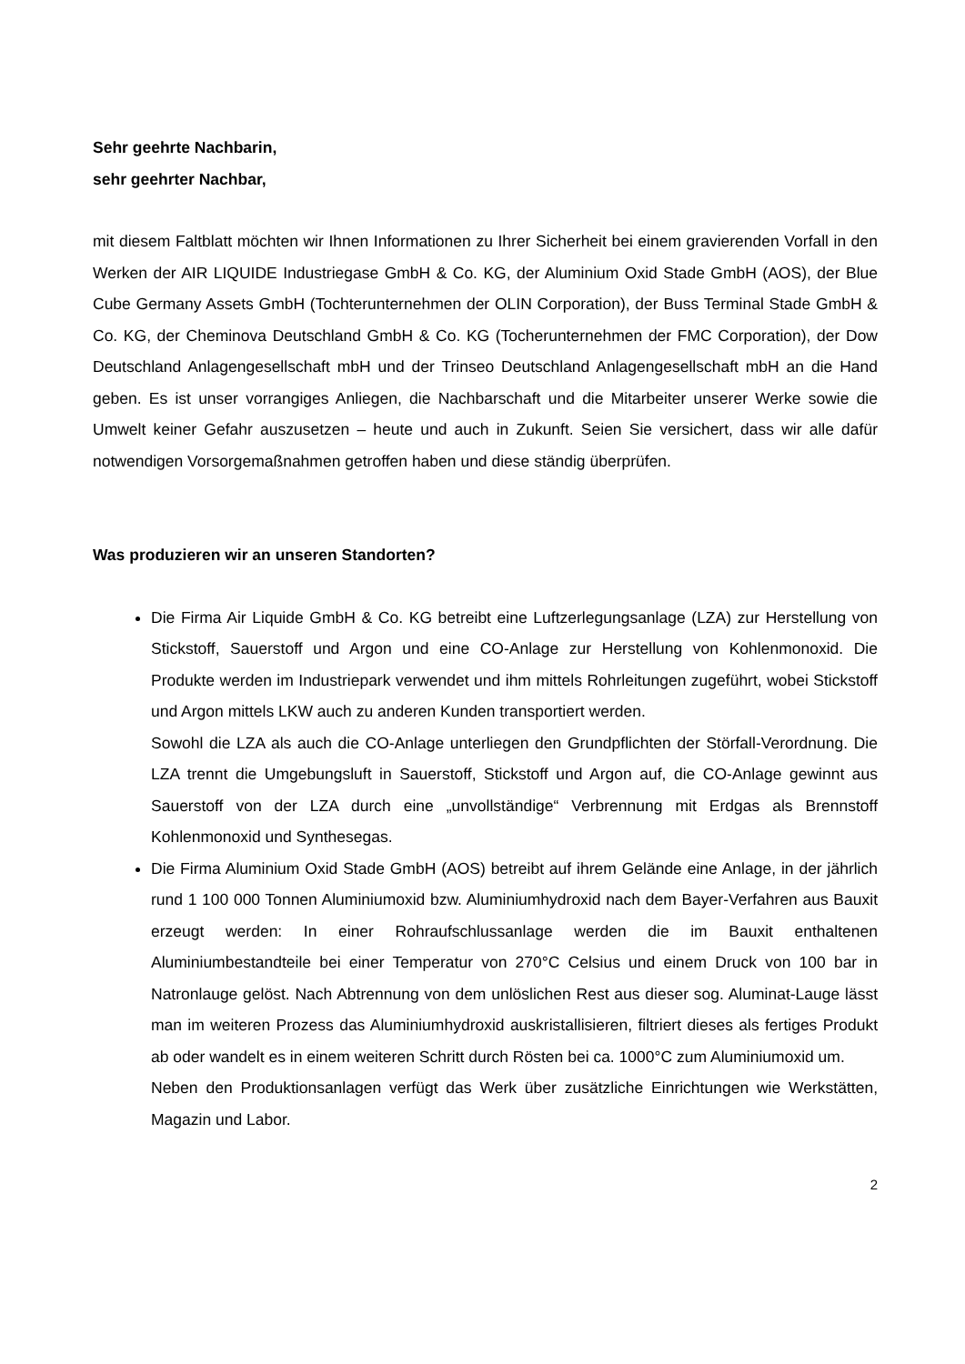Sehr geehrte Nachbarin,
sehr geehrter Nachbar,
mit diesem Faltblatt möchten wir Ihnen Informationen zu Ihrer Sicherheit bei einem gravierenden Vorfall in den Werken der AIR LIQUIDE Industriegase GmbH & Co. KG, der Aluminium Oxid Stade GmbH (AOS), der Blue Cube Germany Assets GmbH (Tochterunternehmen der OLIN Corporation), der Buss Terminal Stade GmbH & Co. KG, der Cheminova Deutschland GmbH & Co. KG (Tocherunternehmen der FMC Corporation), der Dow Deutschland Anlagengesellschaft mbH und der Trinseo Deutschland Anlagengesellschaft mbH an die Hand geben. Es ist unser vorrangiges Anliegen, die Nachbarschaft und die Mitarbeiter unserer Werke sowie die Umwelt keiner Gefahr auszusetzen – heute und auch in Zukunft. Seien Sie versichert, dass wir alle dafür notwendigen Vorsorgemaßnahmen getroffen haben und diese ständig überprüfen.
Was produzieren wir an unseren Standorten?
Die Firma Air Liquide GmbH & Co. KG betreibt eine Luftzerlegungsanlage (LZA) zur Herstellung von Stickstoff, Sauerstoff und Argon und eine CO-Anlage zur Herstellung von Kohlenmonoxid. Die Produkte werden im Industriepark verwendet und ihm mittels Rohrleitungen zugeführt, wobei Stickstoff und Argon mittels LKW auch zu anderen Kunden transportiert werden.
Sowohl die LZA als auch die CO-Anlage unterliegen den Grundpflichten der Störfall-Verordnung. Die LZA trennt die Umgebungsluft in Sauerstoff, Stickstoff und Argon auf, die CO-Anlage gewinnt aus Sauerstoff von der LZA durch eine „unvollständige“ Verbrennung mit Erdgas als Brennstoff Kohlenmonoxid und Synthesegas.
Die Firma Aluminium Oxid Stade GmbH (AOS) betreibt auf ihrem Gelände eine Anlage, in der jährlich rund 1 100 000 Tonnen Aluminiumoxid bzw. Aluminiumhydroxid nach dem Bayer-Verfahren aus Bauxit erzeugt werden: In einer Rohraufschlussanlage werden die im Bauxit enthaltenen Aluminiumbestandteile bei einer Temperatur von 270°C Celsius und einem Druck von 100 bar in Natronlauge gelöst. Nach Abtrennung von dem unlöslichen Rest aus dieser sog. Aluminat-Lauge lässt man im weiteren Prozess das Aluminiumhydroxid auskristallisieren, filtriert dieses als fertiges Produkt ab oder wandelt es in einem weiteren Schritt durch Rösten bei ca. 1000°C zum Aluminiumoxid um.
Neben den Produktionsanlagen verfügt das Werk über zusätzliche Einrichtungen wie Werkstätten, Magazin und Labor.
2